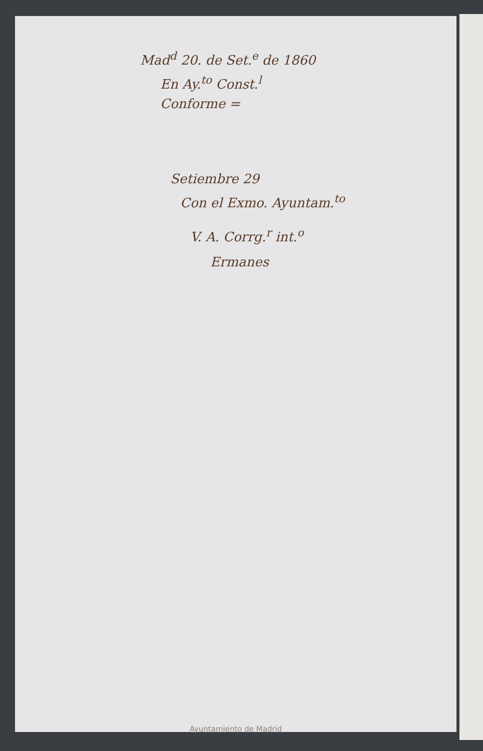Mad<sup>d</sup> 20. de Set.<sup>e</sup> de 1860
En Ay.<sup>to</sup> Const.<sup>l</sup>
Conforme =
Setiembre 29
Con el Exmo. Ayuntam.<sup>to</sup>
V. A. Corrg.<sup>r</sup> int.<sup>o</sup>
Ermanes
Ayuntamiento de Madrid